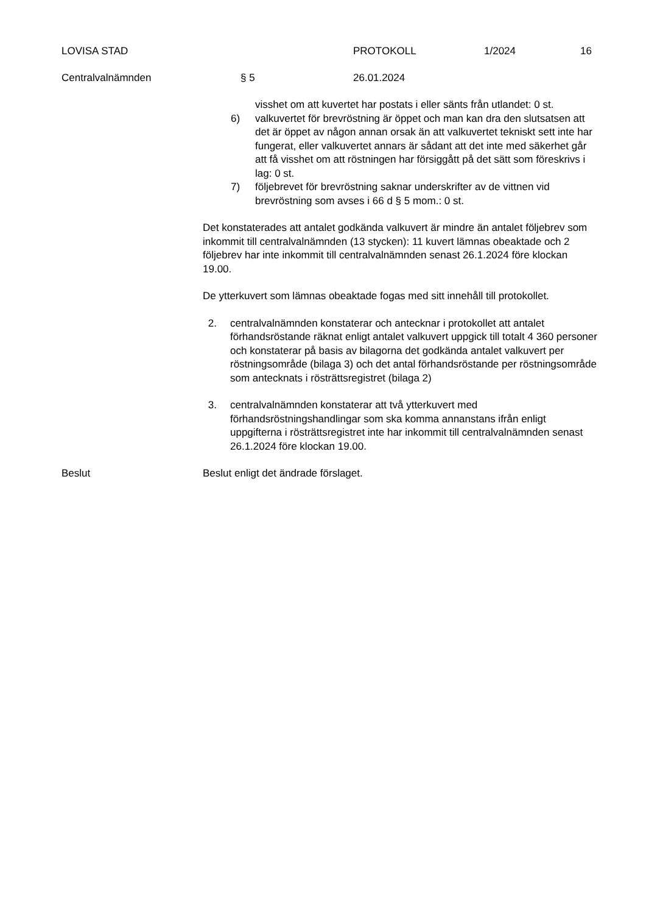LOVISA STAD PROTOKOLL 1/2024 16
Centralvalnämnden § 5 26.01.2024
visshet om att kuvertet har postats i eller sänts från utlandet: 0 st.
6) valkuvertet för brevröstning är öppet och man kan dra den slutsatsen att det är öppet av någon annan orsak än att valkuvertet tekniskt sett inte har fungerat, eller valkuvertet annars är sådant att det inte med säkerhet går att få visshet om att röstningen har försiggått på det sätt som föreskrivs i lag: 0 st.
7) följebrevet för brevröstning saknar underskrifter av de vittnen vid brevröstning som avses i 66 d § 5 mom.: 0 st.
Det konstaterades att antalet godkända valkuvert är mindre än antalet följebrev som inkommit till centralvalnämnden (13 stycken): 11 kuvert lämnas obeaktade och 2 följebrev har inte inkommit till centralvalnämnden senast 26.1.2024 före klockan 19.00.
De ytterkuvert som lämnas obeaktade fogas med sitt innehåll till protokollet.
2. centralvalnämnden konstaterar och antecknar i protokollet att antalet förhandsröstande räknat enligt antalet valkuvert uppgick till totalt 4 360 personer och konstaterar på basis av bilagorna det godkända antalet valkuvert per röstningsområde (bilaga 3) och det antal förhandsröstande per röstningsområde som antecknats i rösträttsregistret (bilaga 2)
3. centralvalnämnden konstaterar att två ytterkuvert med förhandsröstningshandlingar som ska komma annanstans ifrån enligt uppgifterna i rösträttsregistret inte har inkommit till centralvalnämnden senast 26.1.2024 före klockan 19.00.
Beslut Beslut enligt det ändrade förslaget.